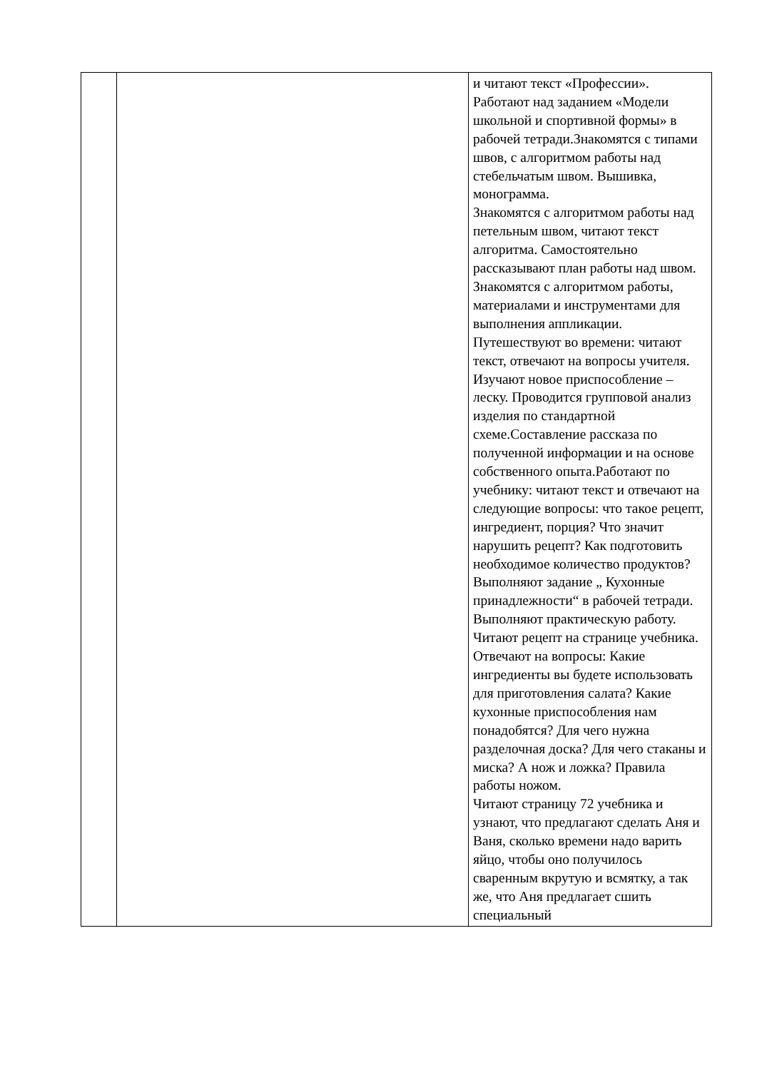| | | и читают текст «Профессии». Работают над заданием «Модели школьной и спортивной формы» в рабочей тетради.Знакомятся с типами швов, с алгоритмом работы над стебельчатым швом. Вышивка, монограмма. Знакомятся с алгоритмом работы над петельным швом, читают текст алгоритма. Самостоятельно рассказывают план работы над швом. Знакомятся с алгоритмом работы, материалами и инструментами для выполнения аппликации. Путешествуют во времени: читают текст, отвечают на вопросы учителя. Изучают новое приспособление – леску. Проводится групповой анализ изделия по стандартной схеме.Составление рассказа по полученной информации и на основе собственного опыта.Работают по учебнику: читают текст и отвечают на следующие вопросы: что такое рецепт, ингредиент, порция? Что значит нарушить рецепт? Как подготовить необходимое количество продуктов? Выполняют задание „ Кухонные принадлежности“ в рабочей тетради. Выполняют практическую работу. Читают рецепт на странице учебника. Отвечают на вопросы: Какие ингредиенты вы будете использовать для приготовления салата? Какие кухонные приспособления нам понадобятся? Для чего нужна разделочная доска? Для чего стаканы и миска? А нож и ложка? Правила работы ножом. Читают страницу 72 учебника и узнают, что предлагают сделать Аня и Ваня, сколько времени надо варить яйцо, чтобы оно получилось сваренным вкрутую и всмятку, а так же, что Аня предлагает сшить специальный |